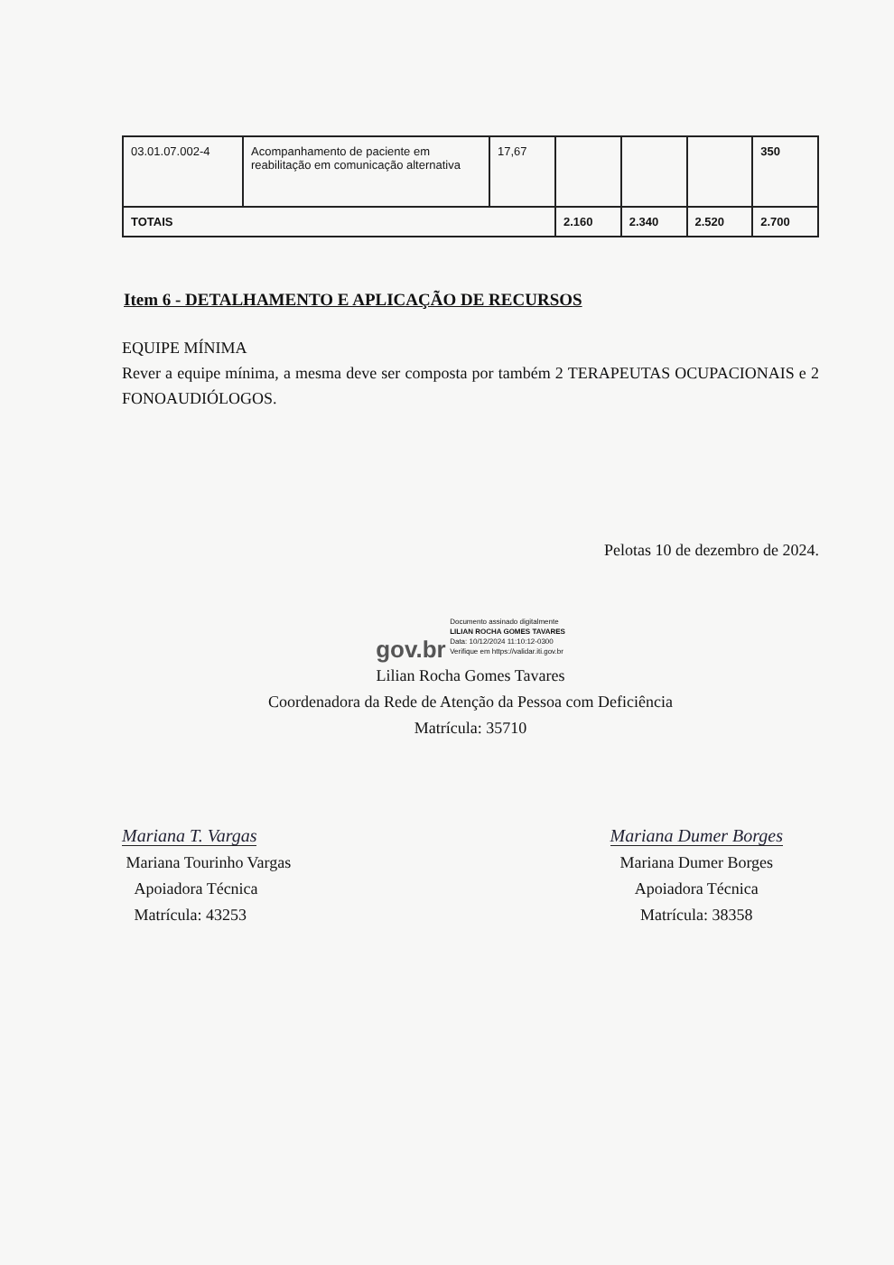| 03.01.07.002-4 | Acompanhamento de paciente em reabilitação em comunicação alternativa | 17,67 | | | | 350 |
| TOTAIS | | | 2.160 | 2.340 | 2.520 | 2.700 |
Item 6 - DETALHAMENTO E APLICAÇÃO DE RECURSOS
EQUIPE MÍNIMA
Rever a equipe mínima, a mesma deve ser composta por também 2 TERAPEUTAS OCUPACIONAIS e 2 FONOAUDIÓLOGOS.
Pelotas 10 de dezembro de 2024.
gov.br Documento assinado digitalmente
LILIAN ROCHA GOMES TAVARES
Data: 10/12/2024 11:10:12-0300
Verifique em https://validar.iti.gov.br
Lilian Rocha Gomes Tavares
Coordenadora da Rede de Atenção da Pessoa com Deficiência
Matrícula: 35710
Mariana T. Vargas
Mariana Tourinho Vargas
Apoiadora Técnica
Matrícula: 43253
Mariana Dumer Borges
Mariana Dumer Borges
Apoiadora Técnica
Matrícula: 38358